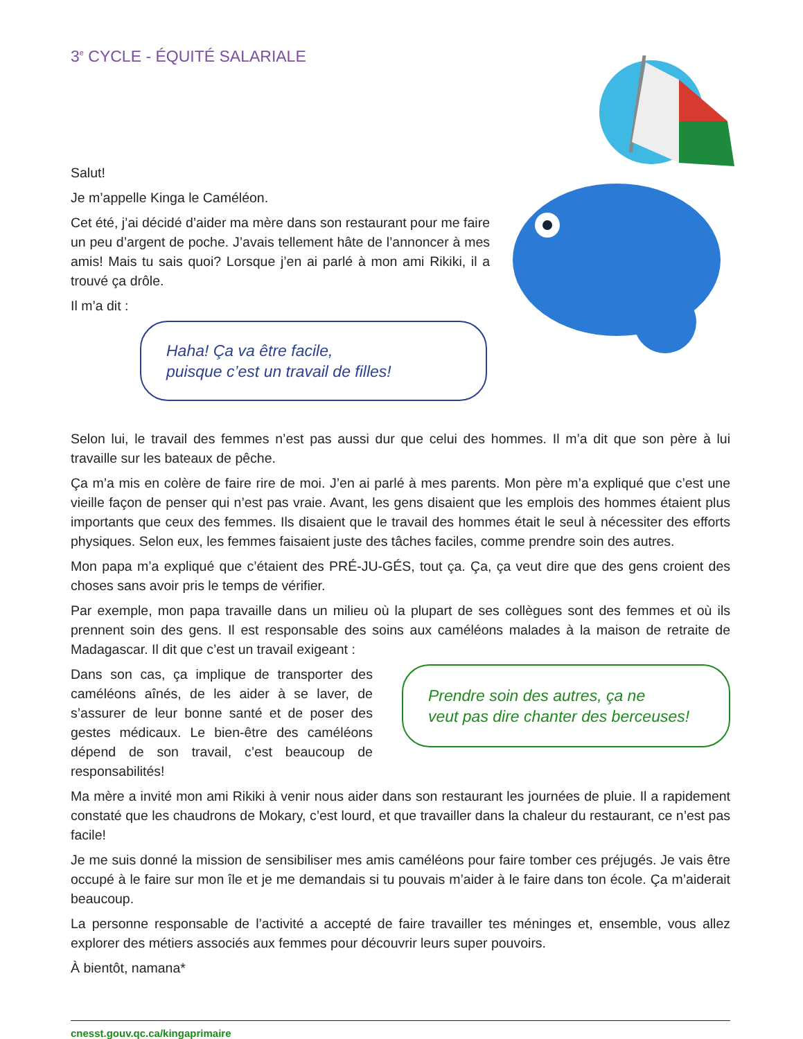3<sup>e</sup> CYCLE - ÉQUITÉ SALARIALE
Salut!
Je m’appelle Kinga le Caméléon.
Cet été, j’ai décidé d’aider ma mère dans son restaurant pour me faire un peu d’argent de poche. J’avais tellement hâte de l’annoncer à mes amis! Mais tu sais quoi? Lorsque j’en ai parlé à mon ami Rikiki, il a trouvé ça drôle.
Il m’a dit :
Haha! Ça va être facile,
puisque c’est un travail de filles!
Selon lui, le travail des femmes n’est pas aussi dur que celui des hommes. Il m’a dit que son père à lui travaille sur les bateaux de pêche.
Ça m’a mis en colère de faire rire de moi. J’en ai parlé à mes parents. Mon père m’a expliqué que c’est une vieille façon de penser qui n’est pas vraie. Avant, les gens disaient que les emplois des hommes étaient plus importants que ceux des femmes. Ils disaient que le travail des hommes était le seul à nécessiter des efforts physiques. Selon eux, les femmes faisaient juste des tâches faciles, comme prendre soin des autres.
Mon papa m’a expliqué que c’étaient des PRÉ-JU-GÉS, tout ça. Ça, ça veut dire que des gens croient des choses sans avoir pris le temps de vérifier.
Par exemple, mon papa travaille dans un milieu où la plupart de ses collègues sont des femmes et où ils prennent soin des gens. Il est responsable des soins aux caméléons malades à la maison de retraite de Madagascar. Il dit que c’est un travail exigeant :
Dans son cas, ça implique de transporter des caméléons aînés, de les aider à se laver, de s’assurer de leur bonne santé et de poser des gestes médicaux. Le bien-être des caméléons dépend de son travail, c’est beaucoup de responsabilités!
Prendre soin des autres, ça ne
veut pas dire chanter des berceuses!
Ma mère a invité mon ami Rikiki à venir nous aider dans son restaurant les journées de pluie. Il a rapidement constaté que les chaudrons de Mokary, c’est lourd, et que travailler dans la chaleur du restaurant, ce n’est pas facile!
Je me suis donné la mission de sensibiliser mes amis caméléons pour faire tomber ces préjugés. Je vais être occupé à le faire sur mon île et je me demandais si tu pouvais m’aider à le faire dans ton école. Ça m’aiderait beaucoup.
La personne responsable de l’activité a accepté de faire travailler tes méninges et, ensemble, vous allez explorer des métiers associés aux femmes pour découvrir leurs super pouvoirs.
À bientôt, namana*
cnesst.gouv.qc.ca/kingaprimaire